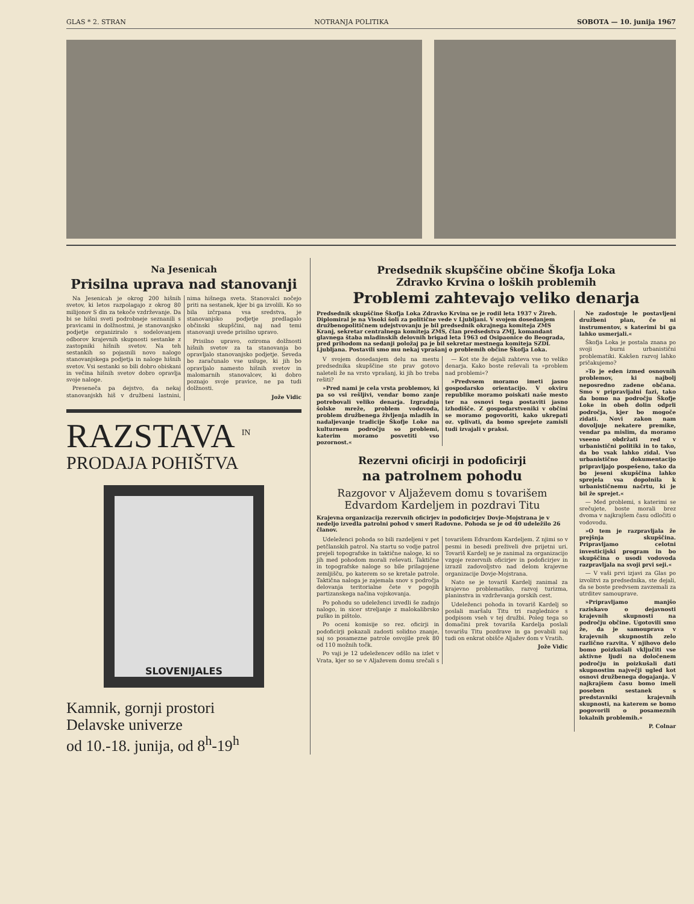GLAS * 2. STRAN NOTRANJA POLITIKA SOBOTA — 10. junija 1967
Na Jesenicah
Prisilna uprava nad stanovanji
Na Jesenicah je okrog 200 hišnih svetov, ki letos razpolagajo z okrog 80 milijonov S din za tekoče vzdrževanje. Da bi se hišni sveti podrobneje seznanili s pravicami in dolžnostmi, je stanovanjsko podjetje organiziralo s sodelovanjem odborov krajevnih skupnosti sestanke z zastopniki hišnih svetov. Na teh sestankih so pojasnili novo nalogo stanovanjskega podjetja in naloge hišnih svetov. Vsi sestanki so bili dobro obiskani in večina hišnih svetov dobro opravlja svoje naloge.
Preseneča pa dejstvo, da nekaj stanovanjskh hiš v družbeni lastnini, nima hišnega sveta. Stanovalci nočejo priti na sestanek, kjer bi ga izvolili. Ko so bila izčrpana vsa sredstva, je stanovanjsko podjetje predlagalo občinski skupščini, naj nad temi stanovanji uvede prisilno upravo.
Prisilno upravo, oziroma dolžnosti hišnih svetov za ta stanovanja bo opravljalo stanovanjsko podjetje. Seveda bo zaračunalo vse usluge, ki jih bo opravljalo namesto hišnih svetov in malomarnih stanovalcev, ki dobro poznajo svoje pravice, ne pa tudi dolžnosti.
Jože Vidic
RAZSTAVA <sup>IN</sup>
PRODAJA POHIŠTVA
SLOVENIJALES
Kamnik, gornji prostori
Delavske univerze
od 10.-18. junija, od 8<sup>h</sup>-19<sup>h</sup>
Predsednik skupščine občine Škofja Loka
Zdravko Krvina o loških problemih
Problemi zahtevajo veliko denarja
Predsednik skupščine Škofja Loka Zdravko Krvina se je rodil leta 1937 v Žireh. Diplomiral je na Visoki šoli za politične vede v Ljubljani. V svojem dosedanjem družbenopolitičnem udejstvovanju je bil predsednik okrajnega komiteja ZMS Kranj, sekretar centralnega komiteja ZMS, član predsedstva ZMJ, komandant glavnega štaba mladinskih delovnih brigad leta 1963 od Osipaonice do Beograda, pred prihodom na sedanji položaj pa je bil sekretar mestnega komiteja SZDL Ljubljana. Postavili smo mu nekaj vprašanj o problemih občine Škofja Loka.
V svojem dosedanjem delu na mestu predsednika skupščine ste prav gotovo naleteli že na vrsto vprašanj, ki jih bo treba rešiti?
»Pred nami je cela vrsta problemov, ki pa so vsi rešljivi, vendar bomo zanje potrebovali veliko denarja. Izgradnja šolske mreže, problem vodovoda, problem družbenega življenja mladih in nadaljevanje tradicije Škofje Loke na kulturnem področju so problemi, katerim moramo posvetiti vso pozornost.«
— Kot ste že dejali zahteva vse to veliko denarja. Kako boste reševali ta »problem nad problemi«?
»Predvsem moramo imeti jasno gospodarsko orientacijo. V okviru republike moramo poiskati naše mesto ter na osnovi tega postaviti jasno izhodišče. Z gospodarstveniki v občini se moramo pogovoriti, kako ukrepati oz. vplivati, da bomo sprejete zamisli tudi izvajali v praksi.
Rezervni oficirji in podoficirji
na patrolnem pohodu
Razgovor v Aljaževem domu s tovarišem Edvardom Kardeljem in pozdravi Titu
Krajevna organizacija rezervnih oficirjev in podoficirjev Dovje-Mojstrana je v nedeljo izvedla patrolni pohod v smeri Radovne. Pohoda se je od 40 udeležilo 26 članov.
Udeleženci pohoda so bili razdeljeni v pet petčlanskih patrol. Na startu so vodje patrol prejeli topografske in taktične naloge, ki so jih med pohodom morali reševati. Taktične in topografske naloge so bile prilagojene zemljišču, po katerem so se kretale patrole. Taktična naloga je zajemala snov s področja delovanja teritorialne čete v pogojih partizanskega načina vojskovanja.
Po pohodu so udeleženci izvedli še zadnjo nalogo, in sicer streljanje z malokalibrsko puško in pištolo.
Po oceni komisije so rez. oficirji in podoficirji pokazali zadosti solidno znanje, saj so posamezne patrole osvojile prek 80 od 110 možnih točk.
Po vaji je 12 udeležencev odšlo na izlet v Vrata, kjer so se v Aljaževem domu srečali s tovarišem Edvardom Kardeljem. Z njimi so v pesmi in besedi preživeli dve prijetni uri. Tovariš Kardelj se je zanimal za organizacijo vzgoje rezervnih oficirjev in podoficirjev in izrazil zadovoljstvo nad delom krajevne organizacije Dovje-Mojstrana.
Nato se je tovariš Kardelj zanimal za krajevno problematiko, razvoj turizma, planinstva in vzdrževanja gorskih cest.
Udeleženci pohoda in tovariš Kardelj so poslali maršalu Titu tri razglednice s podpisom vseh v tej družbi. Poleg tega so domačini prek tovariša Kardelja poslali tovarišu Titu pozdrave in ga povabili naj tudi on enkrat obišče Aljažev dom v Vratih.
Jože Vidic
Ne zadostuje le postavljeni družbeni plan, če ni instrumentov, s katerimi bi ga lahko usmerjali.«
Škofja Loka je postala znana po svoji burni urbanistični problematiki. Kakšen razvoj lahko pričakujemo?
»To je eden izmed osnovnih problemov, ki najbolj neposredno zadene občana. Smo v pripravljalni fazi, tako da bomo na področju Škofje Loke in obeh dolin odprli področja, kjer bo mogoče zidati. Novi zakon nam dovoljuje nekatere premike, vendar pa mislim, da moramo vseeno obdržati red v urbanistični politiki in to tako, da bo vsak lahko zidal. Vso urbanistično dokumentacijo pripravljajo pospešeno, tako da bo jeseni skupščina lahko sprejela vsa dopolnila k urbanističnemu načrtu, ki je bil že sprejet.«
— Med problemi, s katerimi se srečujete, boste morali brez dvoma v najkrajšem času odločiti o vodovodu.
»O tem je razpravljala že prejšnja skupščina. Pripravljamo celotni investicijski program in bo skupščina o usodi vodovoda razpravljala na svoji prvi seji.«
— V vaši prvi izjavi za Glas po izvolitvi za predsednika, ste dejali, da se boste predvsem zavzemali za utrditev samouprave.
»Pripravljamo manjšo raziskavo o dejavnosti krajevnih skupnosti na področju občine. Ugotovili smo že, da je samouprava v krajevnih skupnostih zelo različno razvita. V njihovo delo bomo poizkušali vključiti vse aktivne ljudi na določenem področju in poizkušali dati skupnostim največji ugled kot osnovi družbenega dogajanja. V najkrajšem času bomo imeli poseben sestanek s predstavniki krajevnih skupnosti, na katerem se bomo pogovorili o posameznih lokalnih problemih.«
P. Colnar